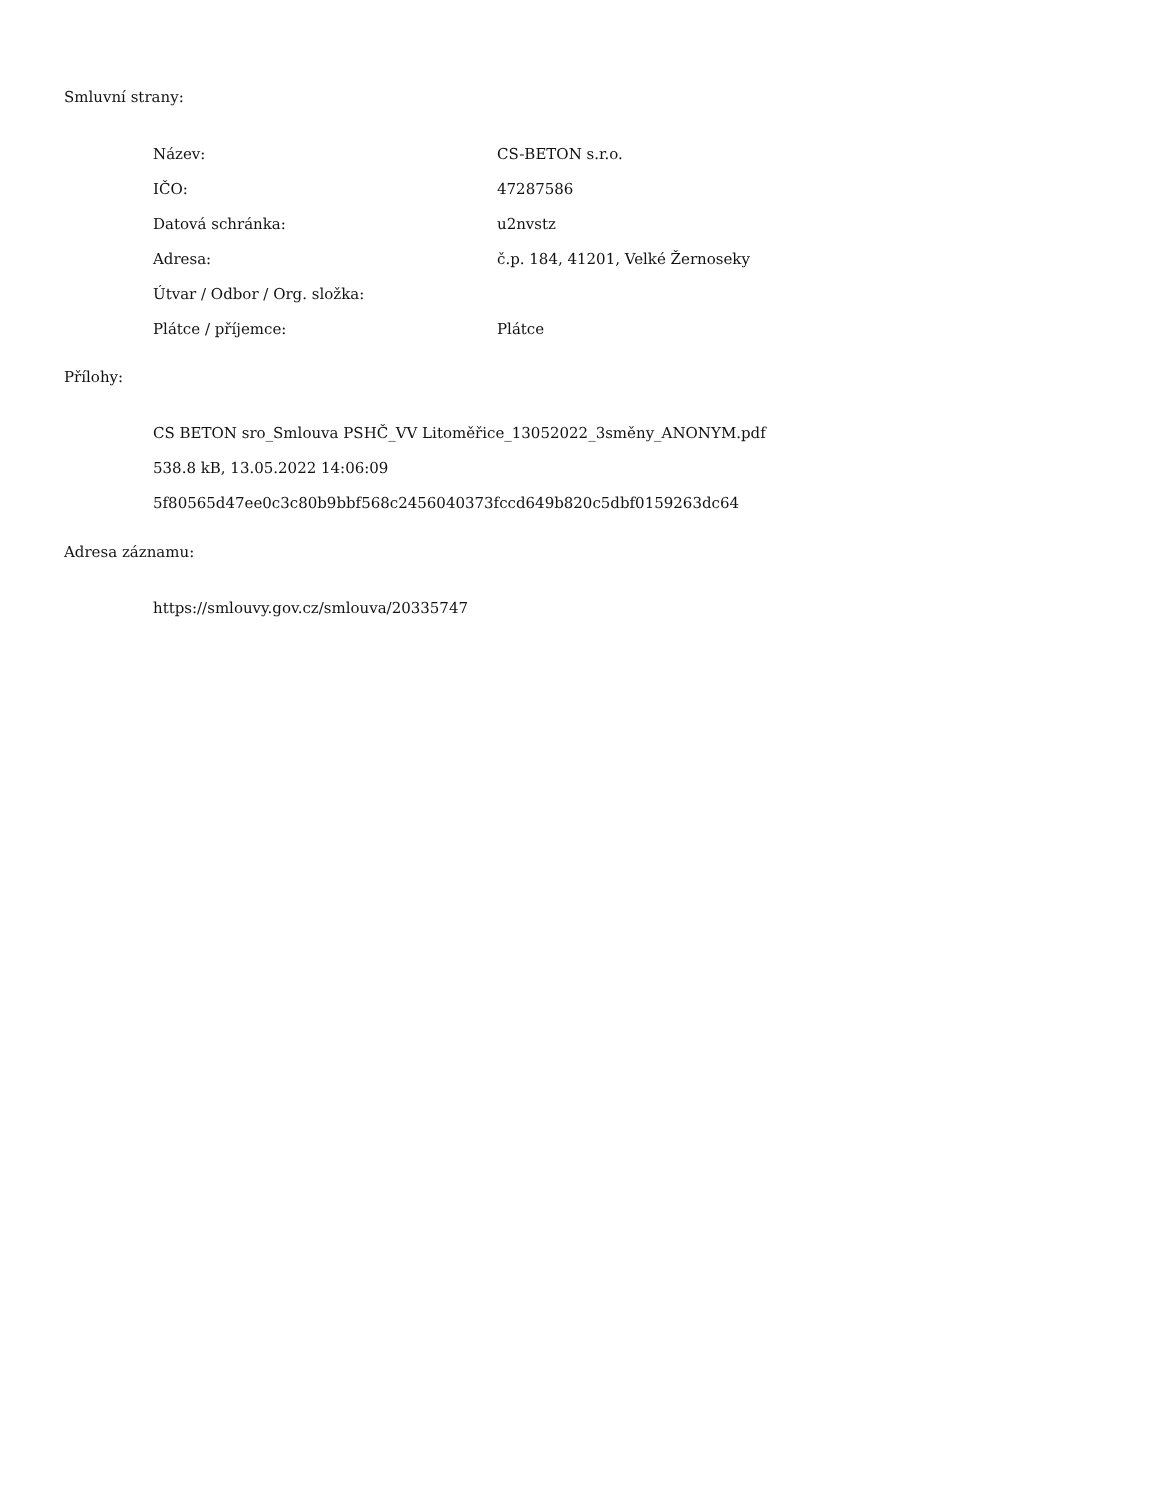Smluvní strany:
| Název: | CS-BETON s.r.o. |
| IČO: | 47287586 |
| Datová schránka: | u2nvstz |
| Adresa: | č.p. 184, 41201, Velké Žernoseky |
| Útvar / Odbor / Org. složka: | |
| Plátce / příjemce: | Plátce |
Přílohy:
CS BETON sro_Smlouva PSHČ_VV Litoměřice_13052022_3směny_ANONYM.pdf
538.8 kB, 13.05.2022 14:06:09
5f80565d47ee0c3c80b9bbf568c2456040373fccd649b820c5dbf0159263dc64
Adresa záznamu:
https://smlouvy.gov.cz/smlouva/20335747